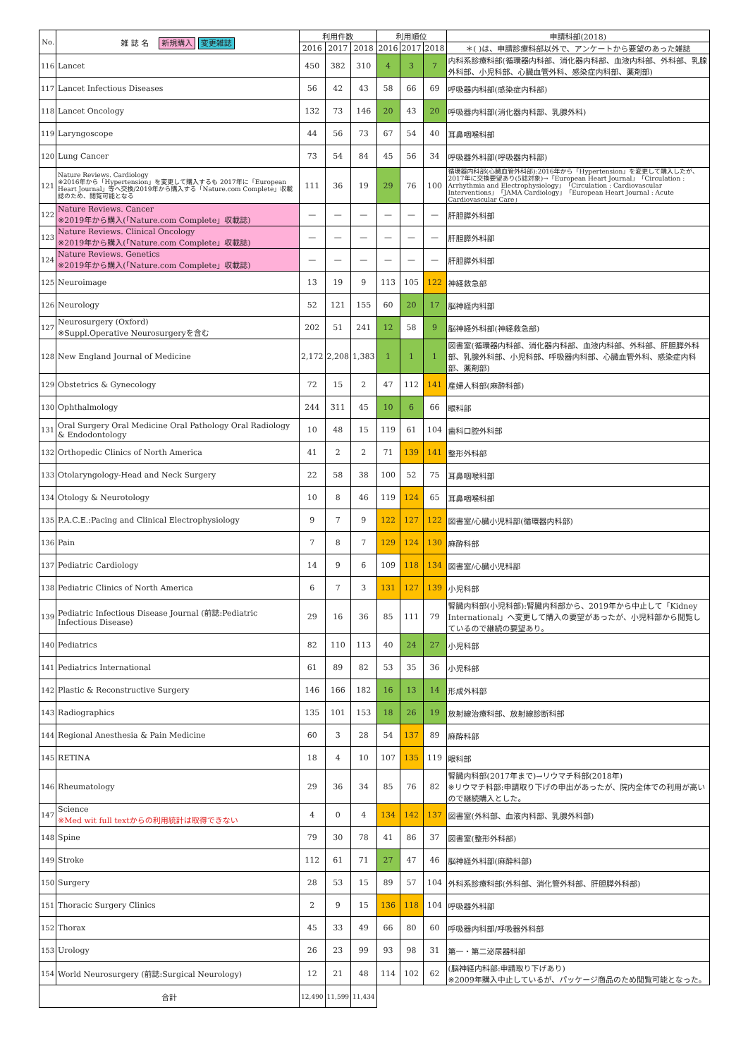| No. | 雑 誌 名 新規購入 変更雑誌 | 利用件数 | | | 利用順位 | | | 申請科部(2018) |
| --- | --- | --- | --- | --- | --- | --- | --- | --- |
| | | 2016 | 2017 | 2018 | 2016 | 2017 | 2018 | ＊( )は、申請診療科部以外で、アンケートから要望のあった雑誌 |
| 116 | Lancet | 450 | 382 | 310 | 4 | 3 | 7 | 内科系診療科部(循環器内科部、消化器内科部、血液内科部、外科部、乳腺外科部、小児科部、心臓血管外科、感染症内科部、薬剤部) |
| 117 | Lancet Infectious Diseases | 56 | 42 | 43 | 58 | 66 | 69 | 呼吸器内科部(感染症内科部) |
| 118 | Lancet Oncology | 132 | 73 | 146 | 20 | 43 | 20 | 呼吸器内科部(消化器内科部、乳腺外科) |
| 119 | Laryngoscope | 44 | 56 | 73 | 67 | 54 | 40 | 耳鼻咽喉科部 |
| 120 | Lung Cancer | 73 | 54 | 84 | 45 | 56 | 34 | 呼吸器外科部(呼吸器内科部) |
| 121 | Nature Reviews. Cardiology ※2016年から「Hypertension」を変更して購入するも 2017年に「European Heart Journal」等へ交換/2019年から購入する「Nature.com Complete」収載誌のため、閲覧可能となる | 111 | 36 | 19 | 29 | 76 | 100 | 循環器内科部(心臓血管外科部):2016年から「Hypertension」を変更して購入したが、2017年に交換要望あり(5誌対象)→「European Heart Journal」「Circulation : Arrhythmia and Electrophysiology」「Circulation : Cardiovascular Interventions」「JAMA Cardiology」「European Heart Journal : Acute Cardiovascular Care」 |
| 122 | Nature Reviews. Cancer ※2019年から購入(「Nature.com Complete」収載誌) | — | — | — | — | — | — | 肝胆膵外科部 |
| 123 | Nature Reviews. Clinical Oncology ※2019年から購入(「Nature.com Complete」収載誌) | — | — | — | — | — | — | 肝胆膵外科部 |
| 124 | Nature Reviews. Genetics ※2019年から購入(「Nature.com Complete」収載誌) | — | — | — | — | — | — | 肝胆膵外科部 |
| 125 | Neuroimage | 13 | 19 | 9 | 113 | 105 | 122 | 神経救急部 |
| 126 | Neurology | 52 | 121 | 155 | 60 | 20 | 17 | 脳神経内科部 |
| 127 | Neurosurgery (Oxford) ※Suppl.Operative Neurosurgeryを含む | 202 | 51 | 241 | 12 | 58 | 9 | 脳神経外科部(神経救急部) |
| 128 | New England Journal of Medicine | 2,172 | 2,208 | 1,383 | 1 | 1 | 1 | 図書室(循環器内科部、消化器内科部、血液内科部、外科部、肝胆膵外科部、乳腺外科部、小児科部、呼吸器内科部、心臓血管外科、感染症内科部、薬剤部) |
| 129 | Obstetrics & Gynecology | 72 | 15 | 2 | 47 | 112 | 141 | 産婦人科部(麻酔科部) |
| 130 | Ophthalmology | 244 | 311 | 45 | 10 | 6 | 66 | 眼科部 |
| 131 | Oral Surgery Oral Medicine Oral Pathology Oral Radiology & Endodontology | 10 | 48 | 15 | 119 | 61 | 104 | 歯科口腔外科部 |
| 132 | Orthopedic Clinics of North America | 41 | 2 | 2 | 71 | 139 | 141 | 整形外科部 |
| 133 | Otolaryngology-Head and Neck Surgery | 22 | 58 | 38 | 100 | 52 | 75 | 耳鼻咽喉科部 |
| 134 | Otology & Neurotology | 10 | 8 | 46 | 119 | 124 | 65 | 耳鼻咽喉科部 |
| 135 | P.A.C.E.:Pacing and Clinical Electrophysiology | 9 | 7 | 9 | 122 | 127 | 122 | 図書室/心臓小児科部(循環器内科部) |
| 136 | Pain | 7 | 8 | 7 | 129 | 124 | 130 | 麻酔科部 |
| 137 | Pediatric Cardiology | 14 | 9 | 6 | 109 | 118 | 134 | 図書室/心臓小児科部 |
| 138 | Pediatric Clinics of North America | 6 | 7 | 3 | 131 | 127 | 139 | 小児科部 |
| 139 | Pediatric Infectious Disease Journal (前誌:Pediatric Infectious Disease) | 29 | 16 | 36 | 85 | 111 | 79 | 腎臓内科部(小児科部):腎臓内科部から、2019年から中止して「Kidney International」へ変更して購入の要望があったが、小児科部から閲覧しているので継続の要望あり。 |
| 140 | Pediatrics | 82 | 110 | 113 | 40 | 24 | 27 | 小児科部 |
| 141 | Pediatrics International | 61 | 89 | 82 | 53 | 35 | 36 | 小児科部 |
| 142 | Plastic & Reconstructive Surgery | 146 | 166 | 182 | 16 | 13 | 14 | 形成外科部 |
| 143 | Radiographics | 135 | 101 | 153 | 18 | 26 | 19 | 放射線治療科部、放射線診断科部 |
| 144 | Regional Anesthesia & Pain Medicine | 60 | 3 | 28 | 54 | 137 | 89 | 麻酔科部 |
| 145 | RETINA | 18 | 4 | 10 | 107 | 135 | 119 | 眼科部 |
| 146 | Rheumatology | 29 | 36 | 34 | 85 | 76 | 82 | 腎臓内科部(2017年まで)→リウマチ科部(2018年) ※リウマチ科部:申請取り下げの申出があったが、院内全体での利用が高いので継続購入とした。 |
| 147 | Science ※Med wit full textからの利用統計は取得できない | 4 | 0 | 4 | 134 | 142 | 137 | 図書室(外科部、血液内科部、乳腺外科部) |
| 148 | Spine | 79 | 30 | 78 | 41 | 86 | 37 | 図書室(整形外科部) |
| 149 | Stroke | 112 | 61 | 71 | 27 | 47 | 46 | 脳神経外科部(麻酔科部) |
| 150 | Surgery | 28 | 53 | 15 | 89 | 57 | 104 | 外科系診療科部(外科部、消化管外科部、肝胆膵外科部) |
| 151 | Thoracic Surgery Clinics | 2 | 9 | 15 | 136 | 118 | 104 | 呼吸器外科部 |
| 152 | Thorax | 45 | 33 | 49 | 66 | 80 | 60 | 呼吸器内科部/呼吸器外科部 |
| 153 | Urology | 26 | 23 | 99 | 93 | 98 | 31 | 第一・第二泌尿器科部 |
| 154 | World Neurosurgery (前誌:Surgical Neurology) | 12 | 21 | 48 | 114 | 102 | 62 | (脳神経内科部:申請取り下げあり) ※2009年購入中止しているが、パッケージ商品のため閲覧可能となった。 |
| 合計 | | 12,490 | 11,599 | 11,434 | | | | |